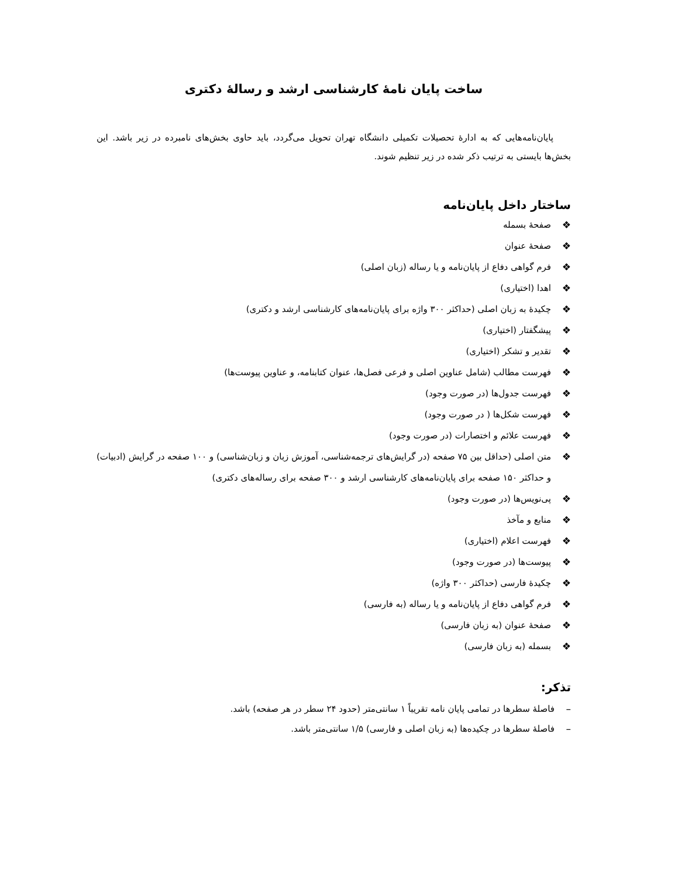ساخت پایان نامهٔ کارشناسی ارشد و رسالهٔ دکتری
پایان‌نامه‌هایی که به ادارهٔ تحصیلات تکمیلی دانشگاه تهران تحویل می‌گردد، باید حاوی بخش‌های نامبرده در زیر باشد. این بخش‌ها بایستی به ترتیب ذکر شده در زیر تنظیم شوند.
ساختار داخل پایان‌نامه
❖ صفحهٔ بسمله
❖ صفحهٔ عنوان
❖ فرم گواهی دفاع از پایان‌نامه و یا رساله (زبان اصلی)
❖ اهدا (اختیاری)
❖ چکیدهٔ به زبان اصلی (حداکثر ۳۰۰ واژه برای پایان‌نامه‌های کارشناسی ارشد و دکتری)
❖ پیشگفتار (اختیاری)
❖ تقدیر و تشکر (اختیاری)
❖ فهرست مطالب (شامل عناوین اصلی و فرعی فصل‌ها، عنوان کتابنامه، و عناوین پیوست‌ها)
❖ فهرست جدول‌ها (در صورت وجود)
❖ فهرست شکل‌ها ( در صورت وجود)
❖ فهرست علائم و اختصارات (در صورت وجود)
❖ متن اصلی (حداقل بین ۷۵ صفحه (در گرایش‌های ترجمه‌شناسی، آموزش زبان و زبان‌شناسی) و ۱۰۰ صفحه در گرایش (ادبیات) و حداکثر ۱۵۰ صفحه برای پایان‌نامه‌های کارشناسی ارشد و ۳۰۰ صفحه برای رساله‌های دکتری)
❖ پی‌نویس‌ها (در صورت وجود)
❖ منابع و مآخذ
❖ فهرست اعلام (اختیاری)
❖ پیوست‌ها (در صورت وجود)
❖ چکیدهٔ فارسی (حداکثر ۳۰۰ واژه)
❖ فرم گواهی دفاع از پایان‌نامه و یا رساله (به فارسی)
❖ صفحهٔ عنوان (به زبان فارسی)
❖ بسمله (به زبان فارسی)
تذکر:
– فاصلهٔ سطرها در تمامی پایان نامه تقریباً ۱ سانتی‌متر (حدود ۲۴ سطر در هر صفحه) باشد.
– فاصلهٔ سطرها در چکیده‌ها (به زبان اصلی و فارسی) ۱/۵ سانتی‌متر باشد.